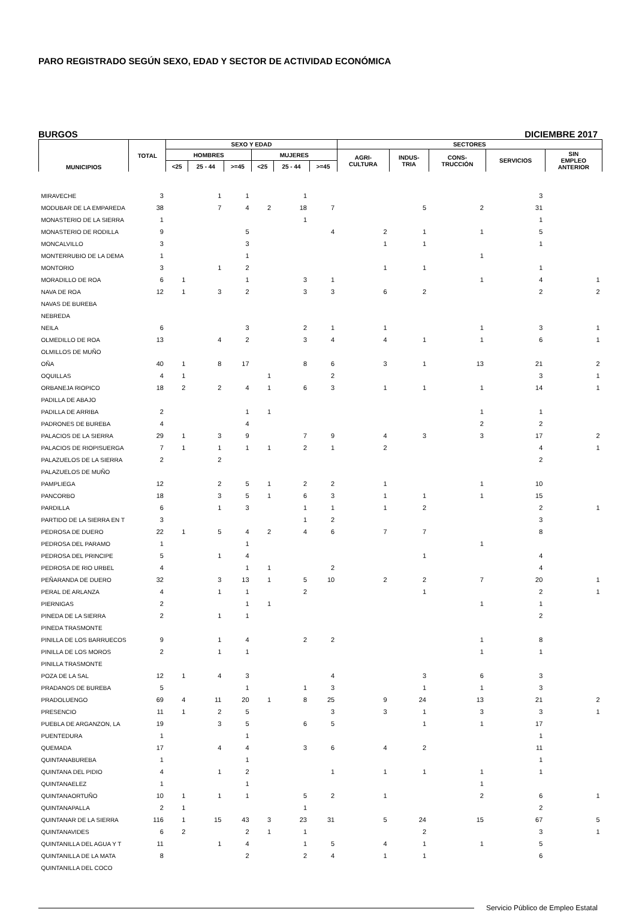PARO REGISTRADO SEGÚN SEXO, EDAD Y SECTOR DE ACTIVIDAD ECONÓMICA
BURGOS DICIEMBRE 2017
| MUNICIPIOS | TOTAL | SEXO Y EDAD | | | | | | SECTORES | | | | |
| --- | --- | --- | --- | --- | --- | --- | --- | --- | --- | --- | --- | --- |
| | | HOMBRES | | | MUJERES | | | AGRI- CULTURA | INDUS- TRIA | CONS- TRUCCIÓN | SERVICIOS | SIN EMPLEO ANTERIOR |
| | | <25 | 25 - 44 | >=45 | <25 | 25 - 44 | >=45 | | | | | |
| MIRAVECHE | 3 | | 1 | 1 | | 1 | | | | | 3 | |
| MODUBAR DE LA EMPAREDA | 38 | | 7 | 4 | 2 | 18 | 7 | | 5 | 2 | 31 | |
| MONASTERIO DE LA SIERRA | 1 | | | | | 1 | | | | | 1 | |
| MONASTERIO DE RODILLA | 9 | | | 5 | | | 4 | 2 | 1 | 1 | 5 | |
| MONCALVILLO | 3 | | | 3 | | | | 1 | 1 | | 1 | |
| MONTERRUBIO DE LA DEMA | 1 | | | 1 | | | | | | 1 | | |
| MONTORIO | 3 | | 1 | 2 | | | | 1 | 1 | | 1 | |
| MORADILLO DE ROA | 6 | 1 | | 1 | | 3 | 1 | | | 1 | 4 | 1 |
| NAVA DE ROA | 12 | 1 | 3 | 2 | | 3 | 3 | 6 | 2 | | 2 | 2 |
| NAVAS DE BUREBA | | | | | | | | | | | | |
| NEBREDA | | | | | | | | | | | | |
| NEILA | 6 | | | 3 | | 2 | 1 | 1 | | 1 | 3 | 1 |
| OLMEDILLO DE ROA | 13 | | 4 | 2 | | 3 | 4 | 4 | 1 | 1 | 6 | 1 |
| OLMILLOS DE MUÑO | | | | | | | | | | | | |
| OÑA | 40 | 1 | 8 | 17 | | 8 | 6 | 3 | 1 | 13 | 21 | 2 |
| OQUILLAS | 4 | 1 | | | 1 | | 2 | | | | 3 | 1 |
| ORBANEJA RIOPICO | 18 | 2 | 2 | 4 | 1 | 6 | 3 | 1 | 1 | 1 | 14 | 1 |
| PADILLA DE ABAJO | | | | | | | | | | | | |
| PADILLA DE ARRIBA | 2 | | | 1 | 1 | | | | | 1 | 1 | |
| PADRONES DE BUREBA | 4 | | | 4 | | | | | | 2 | 2 | |
| PALACIOS DE LA SIERRA | 29 | 1 | 3 | 9 | | 7 | 9 | 4 | 3 | 3 | 17 | 2 |
| PALACIOS DE RIOPISUERGA | 7 | 1 | 1 | 1 | 1 | 2 | 1 | 2 | | | 4 | 1 |
| PALAZUELOS DE LA SIERRA | 2 | | 2 | | | | | | | | 2 | |
| PALAZUELOS DE MUÑO | | | | | | | | | | | | |
| PAMPLIEGA | 12 | | 2 | 5 | 1 | 2 | 2 | 1 | | 1 | 10 | |
| PANCORBO | 18 | | 3 | 5 | 1 | 6 | 3 | 1 | 1 | 1 | 15 | |
| PARDILLA | 6 | | 1 | 3 | | 1 | 1 | 1 | 2 | | 2 | 1 |
| PARTIDO DE LA SIERRA EN T | 3 | | | | | 1 | 2 | | | | 3 | |
| PEDROSA DE DUERO | 22 | 1 | 5 | 4 | 2 | 4 | 6 | 7 | 7 | | 8 | |
| PEDROSA DEL PARAMO | 1 | | | 1 | | | | | | 1 | | |
| PEDROSA DEL PRINCIPE | 5 | | 1 | 4 | | | | | 1 | | 4 | |
| PEDROSA DE RIO URBEL | 4 | | | 1 | 1 | | 2 | | | | 4 | |
| PEÑARANDA DE DUERO | 32 | | 3 | 13 | 1 | 5 | 10 | 2 | 2 | 7 | 20 | 1 |
| PERAL DE ARLANZA | 4 | | 1 | 1 | | 2 | | | 1 | | 2 | 1 |
| PIERNIGAS | 2 | | | 1 | 1 | | | | | 1 | 1 | |
| PINEDA DE LA SIERRA | 2 | | 1 | 1 | | | | | | | 2 | |
| PINEDA TRASMONTE | | | | | | | | | | | | |
| PINILLA DE LOS BARRUECOS | 9 | | 1 | 4 | | 2 | 2 | | | 1 | 8 | |
| PINILLA DE LOS MOROS | 2 | | 1 | 1 | | | | | | 1 | 1 | |
| PINILLA TRASMONTE | | | | | | | | | | | | |
| POZA DE LA SAL | 12 | 1 | 4 | 3 | | | 4 | | 3 | 6 | 3 | |
| PRADANOS DE BUREBA | 5 | | | 1 | | 1 | 3 | | 1 | 1 | 3 | |
| PRADOLUENGO | 69 | 4 | 11 | 20 | 1 | 8 | 25 | 9 | 24 | 13 | 21 | 2 |
| PRESENCIO | 11 | 1 | 2 | 5 | | | 3 | 3 | 1 | 3 | 3 | 1 |
| PUEBLA DE ARGANZON, LA | 19 | | 3 | 5 | | 6 | 5 | | 1 | 1 | 17 | |
| PUENTEDURA | 1 | | | 1 | | | | | | | 1 | |
| QUEMADA | 17 | | 4 | 4 | | 3 | 6 | 4 | 2 | | 11 | |
| QUINTANABUREBA | 1 | | | 1 | | | | | | | 1 | |
| QUINTANA DEL PIDIO | 4 | | 1 | 2 | | | 1 | 1 | 1 | 1 | 1 | |
| QUINTANAELEZ | 1 | | | 1 | | | | | | 1 | | |
| QUINTANAORTUÑO | 10 | 1 | 1 | 1 | | 5 | 2 | 1 | | 2 | 6 | 1 |
| QUINTANAPALLA | 2 | 1 | | | | 1 | | | | | 2 | |
| QUINTANAR DE LA SIERRA | 116 | 1 | 15 | 43 | 3 | 23 | 31 | 5 | 24 | 15 | 67 | 5 |
| QUINTANAVIDES | 6 | 2 | | 2 | 1 | 1 | | | 2 | | 3 | 1 |
| QUINTANILLA DEL AGUA Y T | 11 | | 1 | 4 | | 1 | 5 | 4 | 1 | 1 | 5 | |
| QUINTANILLA DE LA MATA | 8 | | | 2 | | 2 | 4 | 1 | 1 | | 6 | |
| QUINTANILLA DEL COCO | | | | | | | | | | | | |
Servicio Público de Empleo Estatal